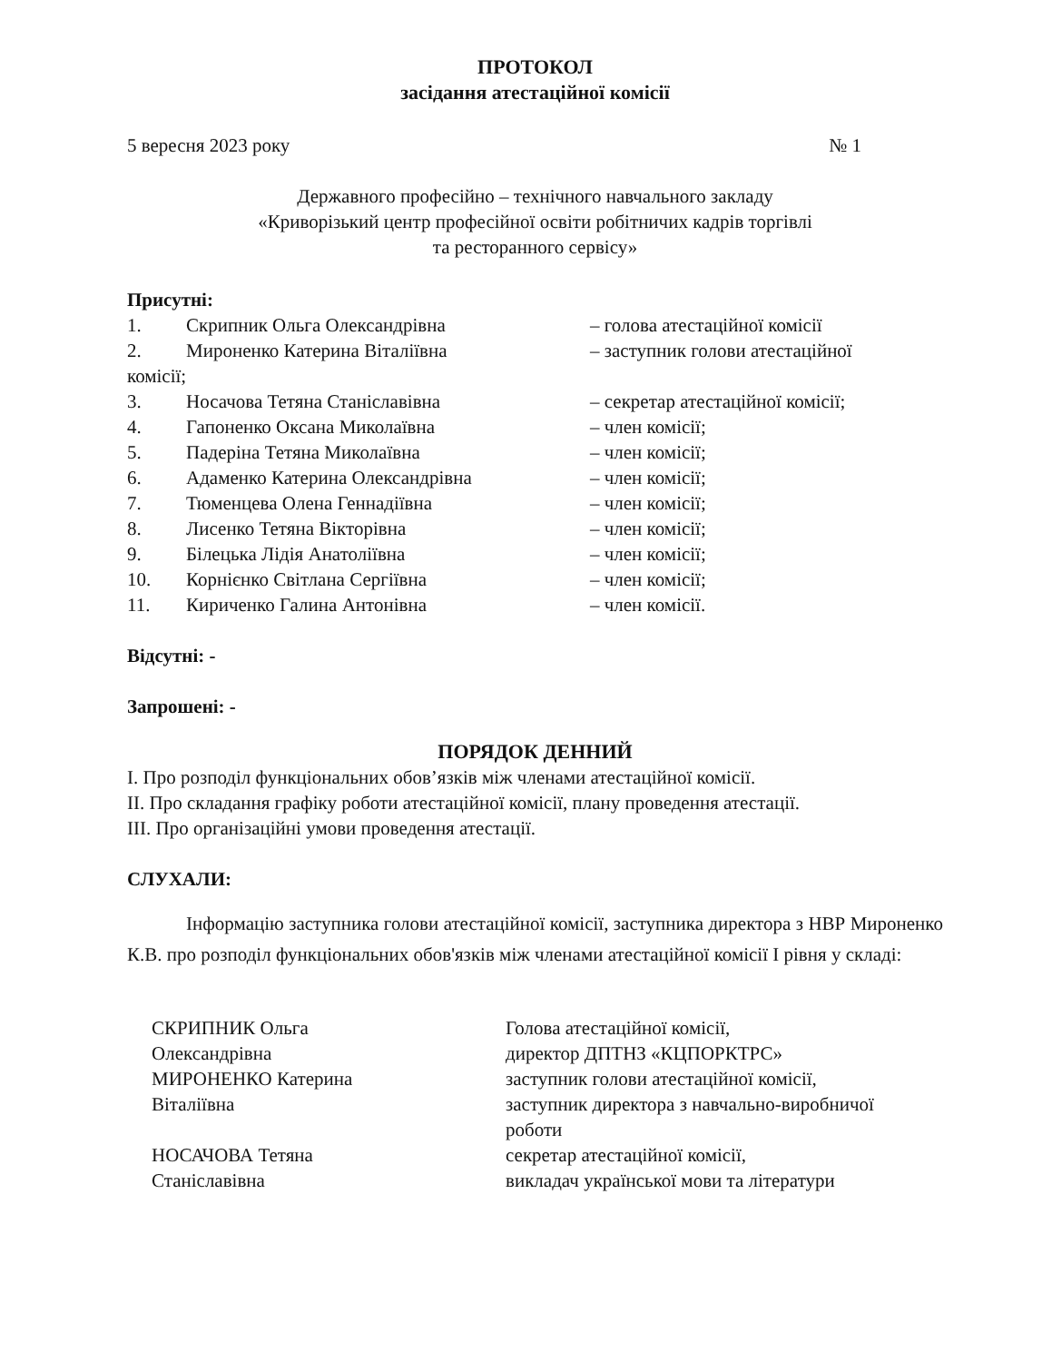ПРОТОКОЛ
засідання атестаційної комісії
5 вересня 2023 року № 1
Державного професійно – технічного навчального закладу
«Криворізький центр професійної освіти робітничих кадрів торгівлі
та ресторанного сервісу»
Присутні:
1. Скрипник Ольга Олександрівна – голова атестаційної комісії
2. Мироненко Катерина Віталіївна – заступник голови атестаційної
комісії;
3. Носачова Тетяна Станіславівна – секретар атестаційної комісії;
4. Гапоненко Оксана Миколаївна – член комісії;
5. Падеріна Тетяна Миколаївна – член комісії;
6. Адаменко Катерина Олександрівна – член комісії;
7. Тюменцева Олена Геннадіївна – член комісії;
8. Лисенко Тетяна Вікторівна – член комісії;
9. Білецька Лідія Анатоліївна – член комісії;
10. Корнієнко Світлана Сергіївна – член комісії;
11. Кириченко Галина Антонівна – член комісії.
Відсутні: -
Запрошені: -
ПОРЯДОК ДЕННИЙ
І. Про розподіл функціональних обов’язків між членами атестаційної комісії.
ІІ. Про складання графіку роботи атестаційної комісії, плану проведення атестації.
ІІІ. Про організаційні умови проведення атестації.
СЛУХАЛИ:
Інформацію заступника голови атестаційної комісії, заступника директора з НВР Мироненко К.В. про розподіл функціональних обов'язків між членами атестаційної комісії І рівня у складі:
СКРИПНИК Ольга
Олександрівна
МИРОНЕНКО Катерина
Віталіївна
Голова атестаційної комісії,
директор ДПТНЗ «КЦПОРКТРС»
заступник голови атестаційної комісії,
заступник директора з навчально-виробничої роботи
НОСАЧОВА Тетяна
Станіславівна
секретар атестаційної комісії,
викладач української мови та літератури